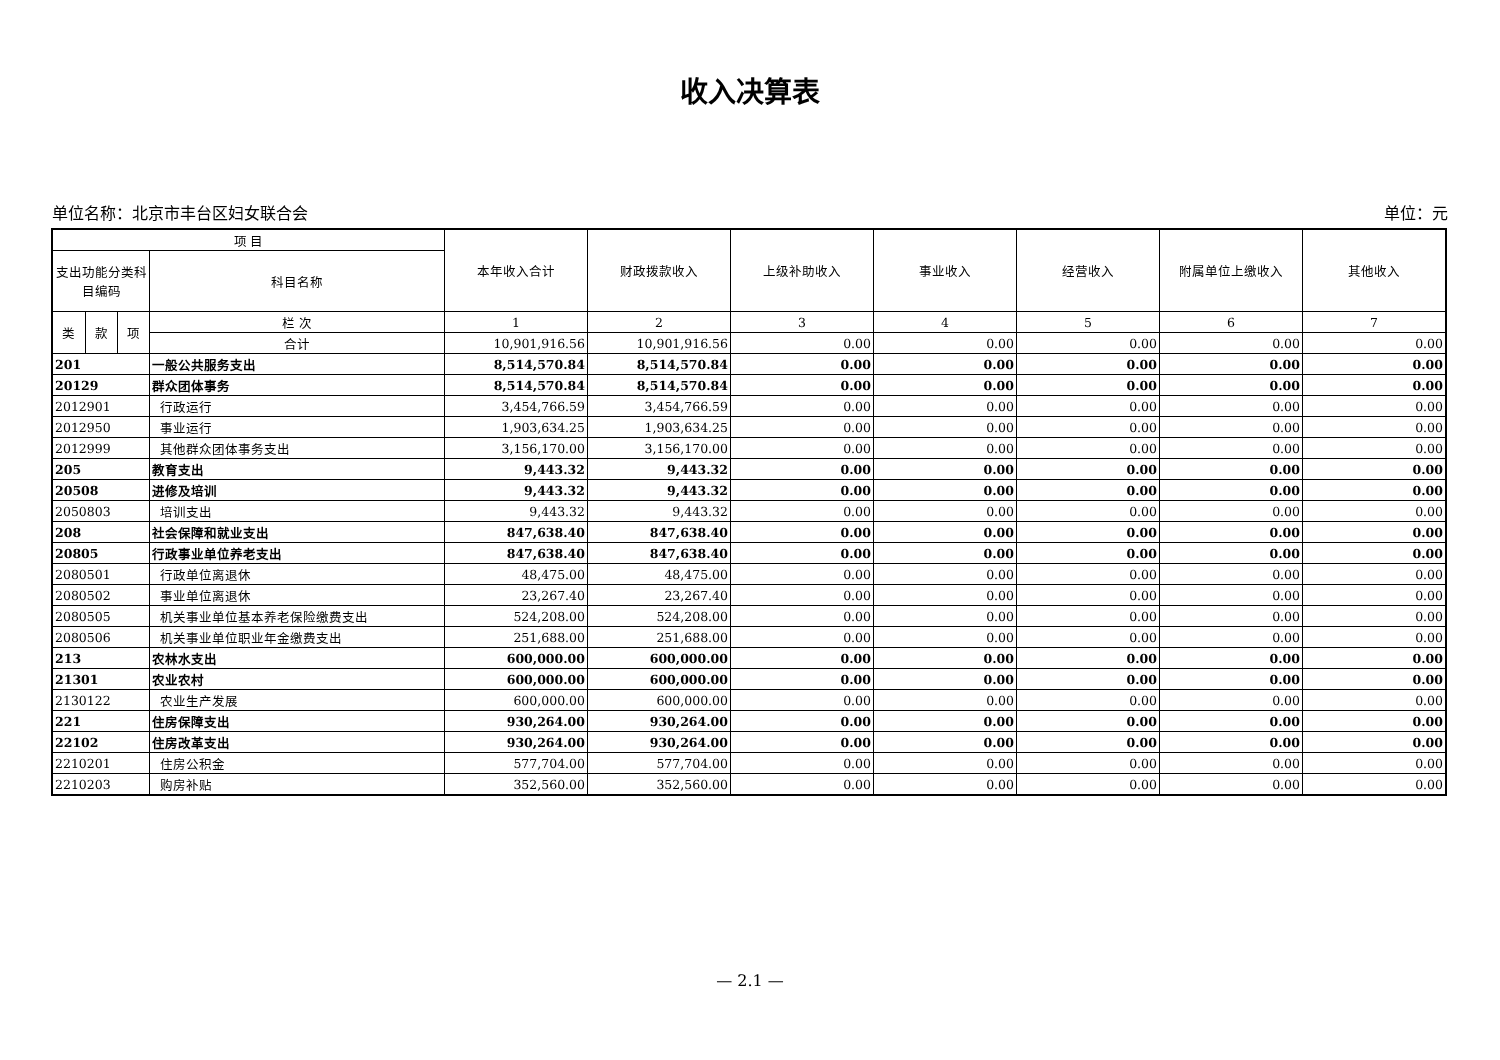收入决算表
单位名称：北京市丰台区妇女联合会 单位：元
| 项 目 | | | | 本年收入合计 | 财政拨款收入 | 上级补助收入 | 事业收入 | 经营收入 | 附属单位上缴收入 | 其他收入 |
| --- | --- | --- | --- | --- | --- | --- | --- | --- | --- | --- |
| 支出功能分类科目编码 | | | 科目名称 | | | | | | | |
| 类 | 款 | 项 | 栏 次 | 1 | 2 | 3 | 4 | 5 | 6 | 7 |
| | | | 合计 | 10,901,916.56 | 10,901,916.56 | 0.00 | 0.00 | 0.00 | 0.00 | 0.00 |
| 201 | | | 一般公共服务支出 | 8,514,570.84 | 8,514,570.84 | 0.00 | 0.00 | 0.00 | 0.00 | 0.00 |
| 20129 | | | 群众团体事务 | 8,514,570.84 | 8,514,570.84 | 0.00 | 0.00 | 0.00 | 0.00 | 0.00 |
| 2012901 | | | 行政运行 | 3,454,766.59 | 3,454,766.59 | 0.00 | 0.00 | 0.00 | 0.00 | 0.00 |
| 2012950 | | | 事业运行 | 1,903,634.25 | 1,903,634.25 | 0.00 | 0.00 | 0.00 | 0.00 | 0.00 |
| 2012999 | | | 其他群众团体事务支出 | 3,156,170.00 | 3,156,170.00 | 0.00 | 0.00 | 0.00 | 0.00 | 0.00 |
| 205 | | | 教育支出 | 9,443.32 | 9,443.32 | 0.00 | 0.00 | 0.00 | 0.00 | 0.00 |
| 20508 | | | 进修及培训 | 9,443.32 | 9,443.32 | 0.00 | 0.00 | 0.00 | 0.00 | 0.00 |
| 2050803 | | | 培训支出 | 9,443.32 | 9,443.32 | 0.00 | 0.00 | 0.00 | 0.00 | 0.00 |
| 208 | | | 社会保障和就业支出 | 847,638.40 | 847,638.40 | 0.00 | 0.00 | 0.00 | 0.00 | 0.00 |
| 20805 | | | 行政事业单位养老支出 | 847,638.40 | 847,638.40 | 0.00 | 0.00 | 0.00 | 0.00 | 0.00 |
| 2080501 | | | 行政单位离退休 | 48,475.00 | 48,475.00 | 0.00 | 0.00 | 0.00 | 0.00 | 0.00 |
| 2080502 | | | 事业单位离退休 | 23,267.40 | 23,267.40 | 0.00 | 0.00 | 0.00 | 0.00 | 0.00 |
| 2080505 | | | 机关事业单位基本养老保险缴费支出 | 524,208.00 | 524,208.00 | 0.00 | 0.00 | 0.00 | 0.00 | 0.00 |
| 2080506 | | | 机关事业单位职业年金缴费支出 | 251,688.00 | 251,688.00 | 0.00 | 0.00 | 0.00 | 0.00 | 0.00 |
| 213 | | | 农林水支出 | 600,000.00 | 600,000.00 | 0.00 | 0.00 | 0.00 | 0.00 | 0.00 |
| 21301 | | | 农业农村 | 600,000.00 | 600,000.00 | 0.00 | 0.00 | 0.00 | 0.00 | 0.00 |
| 2130122 | | | 农业生产发展 | 600,000.00 | 600,000.00 | 0.00 | 0.00 | 0.00 | 0.00 | 0.00 |
| 221 | | | 住房保障支出 | 930,264.00 | 930,264.00 | 0.00 | 0.00 | 0.00 | 0.00 | 0.00 |
| 22102 | | | 住房改革支出 | 930,264.00 | 930,264.00 | 0.00 | 0.00 | 0.00 | 0.00 | 0.00 |
| 2210201 | | | 住房公积金 | 577,704.00 | 577,704.00 | 0.00 | 0.00 | 0.00 | 0.00 | 0.00 |
| 2210203 | | | 购房补贴 | 352,560.00 | 352,560.00 | 0.00 | 0.00 | 0.00 | 0.00 | 0.00 |
— 2.1 —